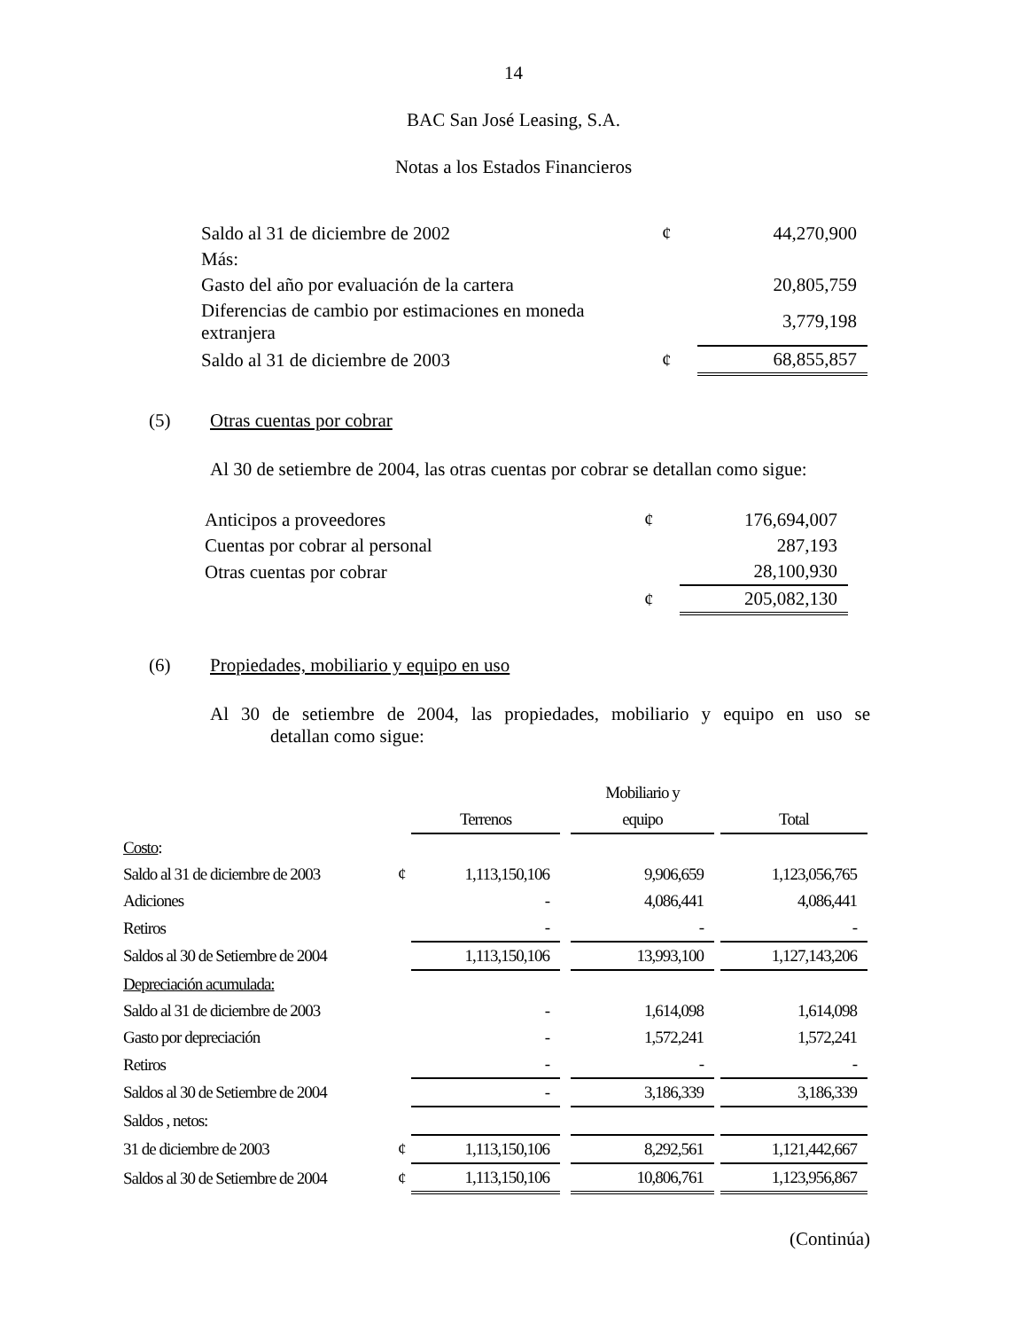14
BAC San José Leasing, S.A.
Notas a los Estados Financieros
| Saldo al 31 de diciembre de 2002 | ¢ | 44,270,900 |
| Más: | | |
| Gasto del año por evaluación de la cartera | | 20,805,759 |
| Diferencias de cambio por estimaciones en moneda extranjera | | 3,779,198 |
| Saldo al 31 de diciembre de 2003 | ¢ | 68,855,857 |
(5) Otras cuentas por cobrar
Al 30 de setiembre de 2004, las otras cuentas por cobrar se detallan como sigue:
| Anticipos a proveedores | ¢ | 176,694,007 |
| Cuentas por cobrar al personal | | 287,193 |
| Otras cuentas por cobrar | | 28,100,930 |
| | ¢ | 205,082,130 |
(6) Propiedades, mobiliario y equipo en uso
Al 30 de setiembre de 2004, las propiedades, mobiliario y equipo en uso se
detallan como sigue:
| | | | | Mobiliario y | | |
| | | Terrenos | | equipo | | Total |
| Costo : | | | | | | |
| Saldo al 31 de diciembre de 2003 | ¢ | 1,113,150,106 | | 9,906,659 | | 1,123,056,765 |
| Adiciones | | - | | 4,086,441 | | 4,086,441 |
| Retiros | | - | | - | | - |
| Saldos al 30 de Setiembre de 2004 | | 1,113,150,106 | | 13,993,100 | | 1,127,143,206 |
| Depreciación acumulada: | | | | | | |
| Saldo al 31 de diciembre de 2003 | | - | | 1,614,098 | | 1,614,098 |
| Gasto por depreciación | | - | | 1,572,241 | | 1,572,241 |
| Retiros | | - | | - | | - |
| Saldos al 30 de Setiembre de 2004 | | - | | 3,186,339 | | 3,186,339 |
| Saldos , netos: | | | | | | |
| 31 de diciembre de 2003 | ¢ | 1,113,150,106 | | 8,292,561 | | 1,121,442,667 |
| Saldos al 30 de Setiembre de 2004 | ¢ | 1,113,150,106 | | 10,806,761 | | 1,123,956,867 |
(Continúa)